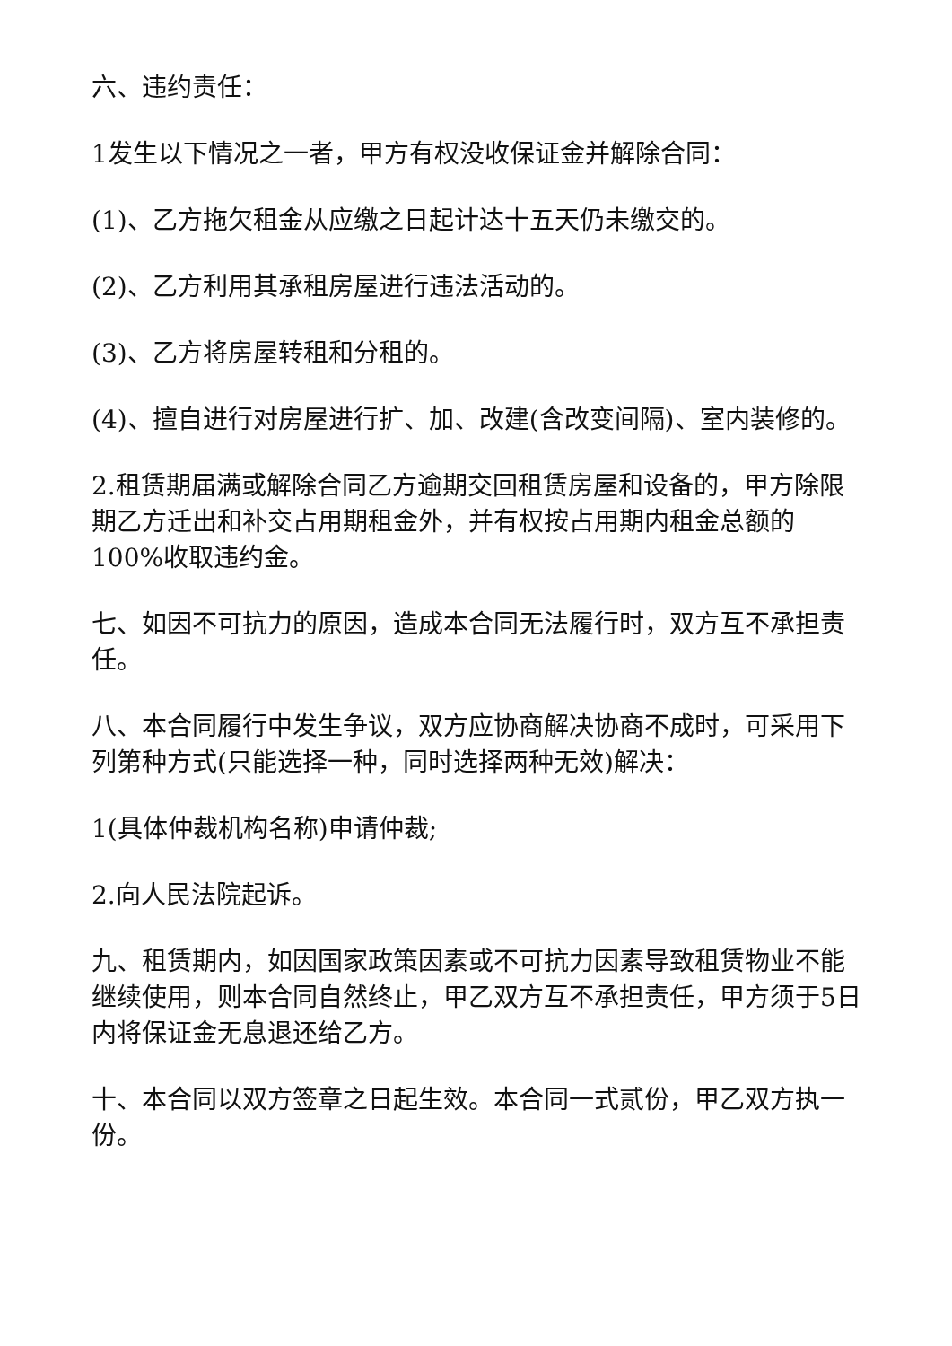六、违约责任：
1发生以下情况之一者，甲方有权没收保证金并解除合同：
(1)、乙方拖欠租金从应缴之日起计达十五天仍未缴交的。
(2)、乙方利用其承租房屋进行违法活动的。
(3)、乙方将房屋转租和分租的。
(4)、擅自进行对房屋进行扩、加、改建(含改变间隔)、室内装修的。
2.租赁期届满或解除合同乙方逾期交回租赁房屋和设备的，甲方除限期乙方迁出和补交占用期租金外，并有权按占用期内租金总额的100%收取违约金。
七、如因不可抗力的原因，造成本合同无法履行时，双方互不承担责任。
八、本合同履行中发生争议，双方应协商解决协商不成时，可采用下列第种方式(只能选择一种，同时选择两种无效)解决：
1(具体仲裁机构名称)申请仲裁;
2.向人民法院起诉。
九、租赁期内，如因国家政策因素或不可抗力因素导致租赁物业不能继续使用，则本合同自然终止，甲乙双方互不承担责任，甲方须于5日内将保证金无息退还给乙方。
十、本合同以双方签章之日起生效。本合同一式贰份，甲乙双方执一份。